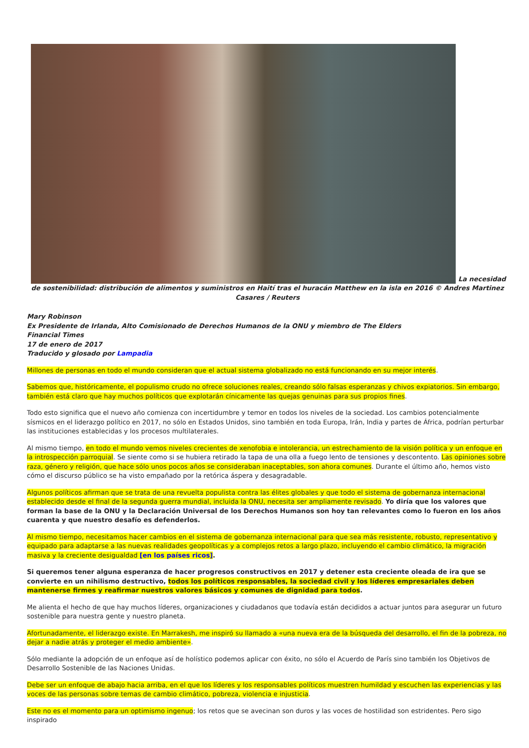La necesidad de sostenibilidad: distribución de alimentos y suministros en Haití tras el huracán Matthew en la isla en 2016 © Andres Martinez Casares / Reuters
Mary Robinson
Ex Presidente de Irlanda, Alto Comisionado de Derechos Humanos de la ONU y miembro de The Elders
Financial Times
17 de enero de 2017
Traducido y glosado por Lampadia
Millones de personas en todo el mundo consideran que el actual sistema globalizado no está funcionando en su mejor interés.
Sabemos que, históricamente, el populismo crudo no ofrece soluciones reales, creando sólo falsas esperanzas y chivos expiatorios. Sin embargo, también está claro que hay muchos políticos que explotarán cínicamente las quejas genuinas para sus propios fines.
Todo esto significa que el nuevo año comienza con incertidumbre y temor en todos los niveles de la sociedad. Los cambios potencialmente sísmicos en el liderazgo político en 2017, no sólo en Estados Unidos, sino también en toda Europa, Irán, India y partes de África, podrían perturbar las instituciones establecidas y los procesos multilaterales.
Al mismo tiempo, en todo el mundo vemos niveles crecientes de xenofobia e intolerancia, un estrechamiento de la visión política y un enfoque en la introspección parroquial. Se siente como si se hubiera retirado la tapa de una olla a fuego lento de tensiones y descontento. Las opiniones sobre raza, género y religión, que hace sólo unos pocos años se consideraban inaceptables, son ahora comunes. Durante el último año, hemos visto cómo el discurso público se ha visto empañado por la retórica áspera y desagradable.
Algunos políticos afirman que se trata de una revuelta populista contra las élites globales y que todo el sistema de gobernanza internacional establecido desde el final de la segunda guerra mundial, incluida la ONU, necesita ser ampliamente revisado. Yo diría que los valores que forman la base de la ONU y la Declaración Universal de los Derechos Humanos son hoy tan relevantes como lo fueron en los años cuarenta y que nuestro desafío es defenderlos.
Al mismo tiempo, necesitamos hacer cambios en el sistema de gobernanza internacional para que sea más resistente, robusto, representativo y equipado para adaptarse a las nuevas realidades geopolíticas y a complejos retos a largo plazo, incluyendo el cambio climático, la migración masiva y la creciente desigualdad [en los países ricos].
Si queremos tener alguna esperanza de hacer progresos constructivos en 2017 y detener esta creciente oleada de ira que se convierte en un nihilismo destructivo, todos los políticos responsables, la sociedad civil y los líderes empresariales deben mantenerse firmes y reafirmar nuestros valores básicos y comunes de dignidad para todos.
Me alienta el hecho de que hay muchos líderes, organizaciones y ciudadanos que todavía están decididos a actuar juntos para asegurar un futuro sostenible para nuestra gente y nuestro planeta.
Afortunadamente, el liderazgo existe. En Marrakesh, me inspiró su llamado a «una nueva era de la búsqueda del desarrollo, el fin de la pobreza, no dejar a nadie atrás y proteger el medio ambiente».
Sólo mediante la adopción de un enfoque así de holístico podemos aplicar con éxito, no sólo el Acuerdo de París sino también los Objetivos de Desarrollo Sostenible de las Naciones Unidas.
Debe ser un enfoque de abajo hacia arriba, en el que los líderes y los responsables políticos muestren humildad y escuchen las experiencias y las voces de las personas sobre temas de cambio climático, pobreza, violencia e injusticia.
Este no es el momento para un optimismo ingenuo; los retos que se avecinan son duros y las voces de hostilidad son estridentes. Pero sigo inspirado